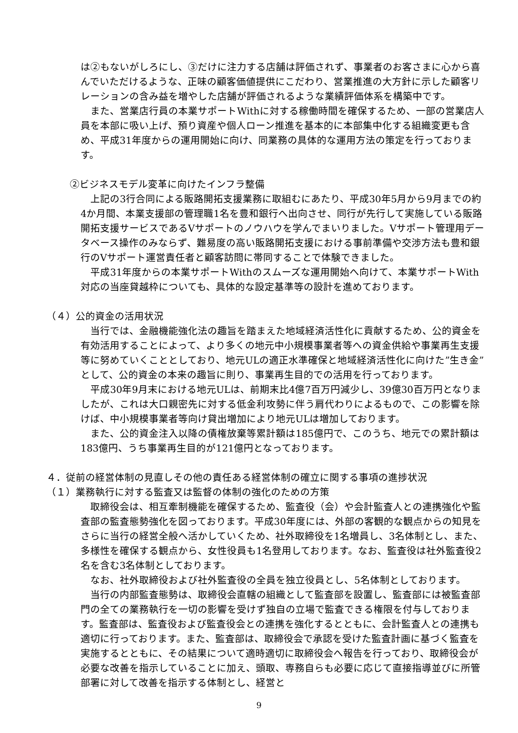は②もないがしろにし、③だけに注力する店舗は評価されず、事業者のお客さまに心から喜んでいただけるような、正味の顧客価値提供にこだわり、営業推進の大方針に示した顧客リレーションの含み益を増やした店舗が評価されるような業績評価体系を構築中です。
また、営業店行員の本業サポートWithに対する稼働時間を確保するため、一部の営業店人員を本部に吸い上げ、預り資産や個人ローン推進を基本的に本部集中化する組織変更も含め、平成31年度からの運用開始に向け、同業務の具体的な運用方法の策定を行っております。
②ビジネスモデル変革に向けたインフラ整備
上記の3行合同による販路開拓支援業務に取組むにあたり、平成30年5月から9月までの約4か月間、本業支援部の管理職1名を豊和銀行へ出向させ、同行が先行して実施している販路開拓支援サービスであるVサポートのノウハウを学んでまいりました。Vサポート管理用データベース操作のみならず、難易度の高い販路開拓支援における事前準備や交渉方法も豊和銀行のVサポート運営責任者と顧客訪問に帯同することで体験できました。
平成31年度からの本業サポートWithのスムーズな運用開始へ向けて、本業サポートWith対応の当座貸越枠についても、具体的な設定基準等の設計を進めております。
（４）公的資金の活用状況
当行では、金融機能強化法の趣旨を踏まえた地域経済活性化に貢献するため、公的資金を有効活用することによって、より多くの地元中小規模事業者等への資金供給や事業再生支援等に努めていくこととしており、地元ULの適正水準確保と地域経済活性化に向けた”生き金”として、公的資金の本来の趣旨に則り、事業再生目的での活用を行っております。
平成30年9月末における地元ULは、前期末比4億7百万円減少し、39億30百万円となりましたが、これは大口親密先に対する低金利攻勢に伴う肩代わりによるもので、この影響を除けば、中小規模事業者等向け貸出増加により地元ULは増加しております。
また、公的資金注入以降の債権放棄等累計額は185億円で、このうち、地元での累計額は183億円、うち事業再生目的が121億円となっております。
４．従前の経営体制の見直しその他の責任ある経営体制の確立に関する事項の進捗状況
（１）業務執行に対する監査又は監督の体制の強化のための方策
取締役会は、相互牽制機能を確保するため、監査役（会）や会計監査人との連携強化や監査部の監査態勢強化を図っております。平成30年度には、外部の客観的な観点からの知見をさらに当行の経営全般へ活かしていくため、社外取締役を1名増員し、3名体制とし、また、多様性を確保する観点から、女性役員も1名登用しております。なお、監査役は社外監査役2名を含む3名体制としております。
なお、社外取締役および社外監査役の全員を独立役員とし、5名体制としております。
当行の内部監査態勢は、取締役会直轄の組織として監査部を設置し、監査部には被監査部門の全ての業務執行を一切の影響を受けず独自の立場で監査できる権限を付与しております。監査部は、監査役および監査役会との連携を強化するとともに、会計監査人との連携も適切に行っております。また、監査部は、取締役会で承認を受けた監査計画に基づく監査を実施するとともに、その結果について適時適切に取締役会へ報告を行っており、取締役会が必要な改善を指示していることに加え、頭取、専務自らも必要に応じて直接指導並びに所管部署に対して改善を指示する体制とし、経営と
9